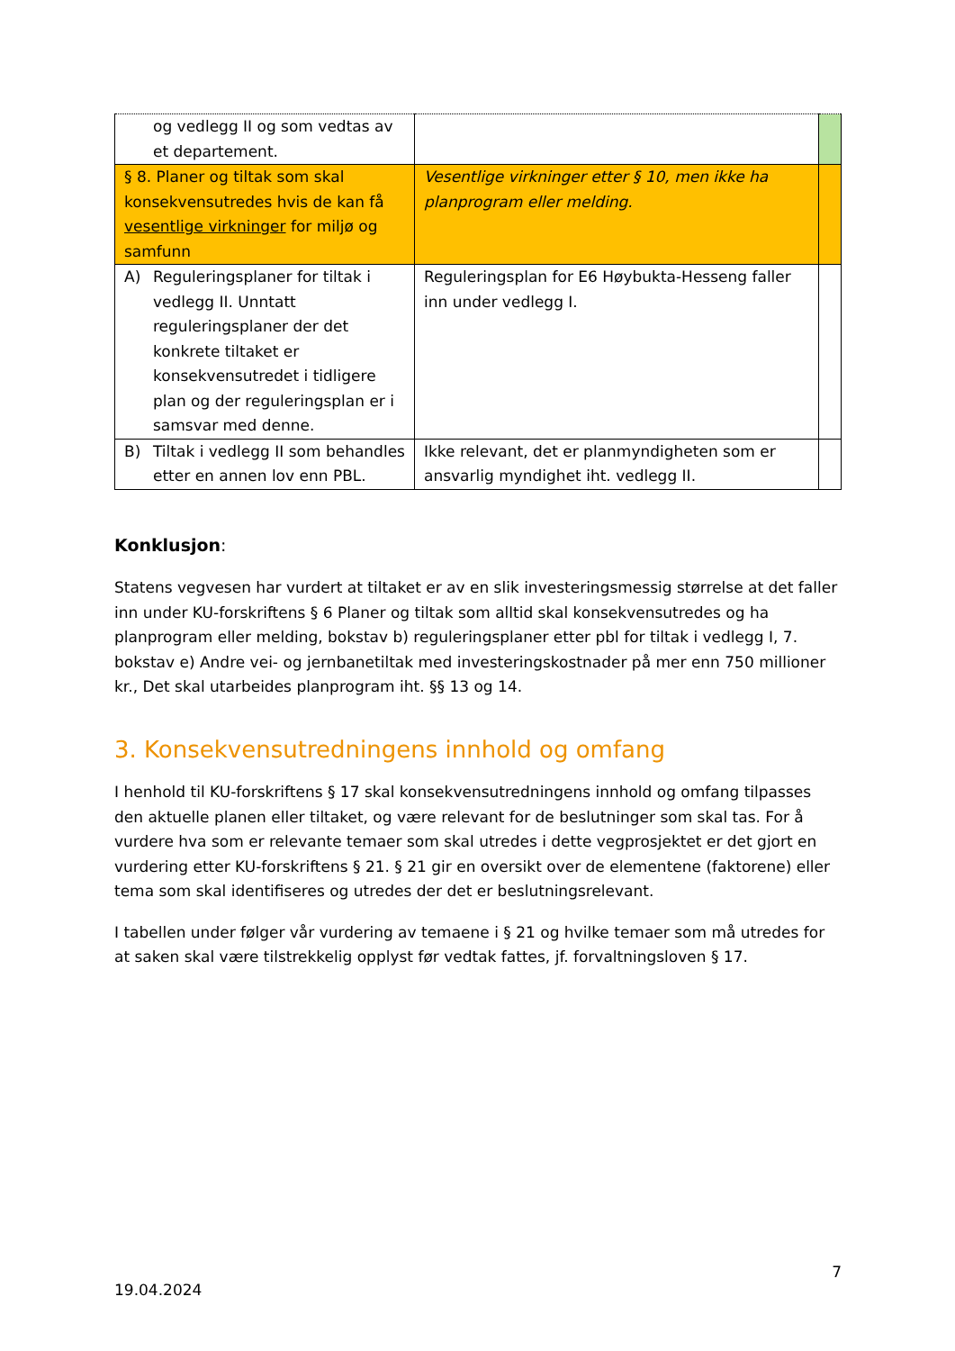| og vedlegg II og som vedtas av et departement. | | |
| § 8. Planer og tiltak som skal konsekvensutredes hvis de kan få vesentlige virkninger for miljø og samfunn | Vesentlige virkninger etter § 10, men ikke ha planprogram eller melding. | |
| A) Reguleringsplaner for tiltak i vedlegg II. Unntatt reguleringsplaner der det konkrete tiltaket er konsekvensutredet i tidligere plan og der reguleringsplan er i samsvar med denne. | Reguleringsplan for E6 Høybukta-Hesseng faller inn under vedlegg I. | |
| B) Tiltak i vedlegg II som behandles etter en annen lov enn PBL. | Ikke relevant, det er planmyndigheten som er ansvarlig myndighet iht. vedlegg II. | |
Konklusjon:
Statens vegvesen har vurdert at tiltaket er av en slik investeringsmessig størrelse at det faller inn under KU-forskriftens § 6 Planer og tiltak som alltid skal konsekvensutredes og ha planprogram eller melding, bokstav b) reguleringsplaner etter pbl for tiltak i vedlegg I, 7. bokstav e) Andre vei- og jernbanetiltak med investeringskostnader på mer enn 750 millioner kr., Det skal utarbeides planprogram iht. §§ 13 og 14.
3. Konsekvensutredningens innhold og omfang
I henhold til KU-forskriftens § 17 skal konsekvensutredningens innhold og omfang tilpasses den aktuelle planen eller tiltaket, og være relevant for de beslutninger som skal tas. For å vurdere hva som er relevante temaer som skal utredes i dette vegprosjektet er det gjort en vurdering etter KU-forskriftens § 21. § 21 gir en oversikt over de elementene (faktorene) eller tema som skal identifiseres og utredes der det er beslutningsrelevant.
I tabellen under følger vår vurdering av temaene i § 21 og hvilke temaer som må utredes for at saken skal være tilstrekkelig opplyst før vedtak fattes, jf. forvaltningsloven § 17.
7
19.04.2024